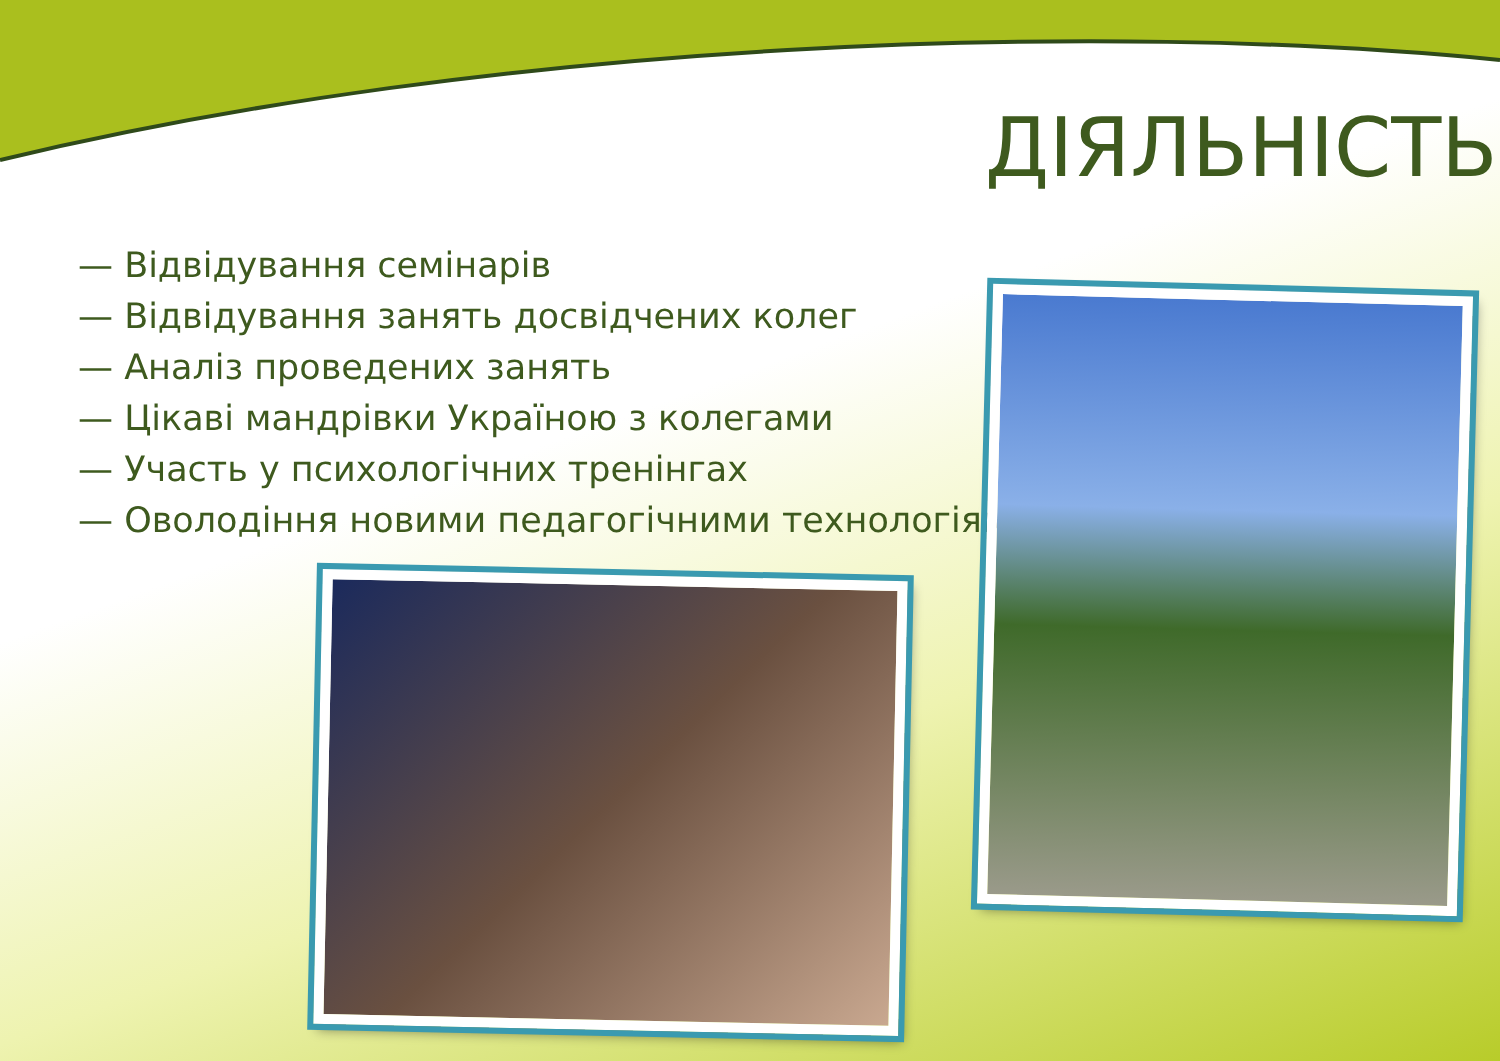ДІЯЛЬНІСТЬ
— Відвідування семінарів
— Відвідування занять досвідчених колег
— Аналіз проведених занять
— Цікаві мандрівки Україною з колегами
— Участь у психологічних тренінгах
— Оволодіння новими педагогічними технологіями